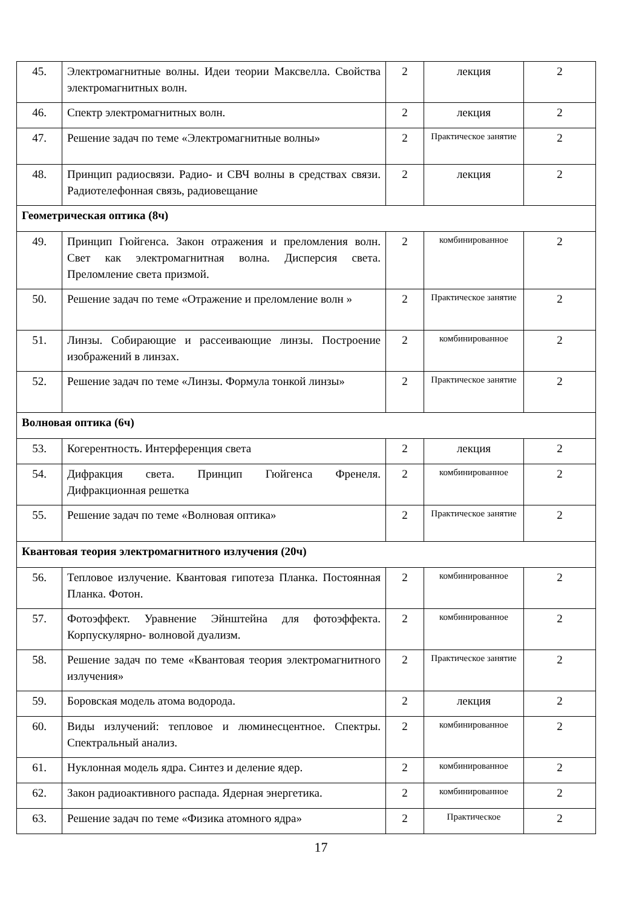| 45. | Электромагнитные волны. Идеи теории Максвелла. Свойства электромагнитных волн. | 2 | лекция | 2 |
| 46. | Спектр электромагнитных волн. | 2 | лекция | 2 |
| 47. | Решение задач по теме «Электромагнитные волны» | 2 | Практическое занятие | 2 |
| 48. | Принцип радиосвязи. Радио- и СВЧ волны в средствах связи. Радиотелефонная связь, радиовещание | 2 | лекция | 2 |
| Геометрическая оптика (8ч) | | | | |
| 49. | Принцип Гюйгенса. Закон отражения и преломления волн. Свет как электромагнитная волна. Дисперсия света. Преломление света призмой. | 2 | комбинированное | 2 |
| 50. | Решение задач по теме «Отражение и преломление волн » | 2 | Практическое занятие | 2 |
| 51. | Линзы. Собирающие и рассеивающие линзы. Построение изображений в линзах. | 2 | комбинированное | 2 |
| 52. | Решение задач по теме «Линзы. Формула тонкой линзы» | 2 | Практическое занятие | 2 |
| Волновая оптика (6ч) | | | | |
| 53. | Когерентность. Интерференция света | 2 | лекция | 2 |
| 54. | Дифракция света. Принцип Гюйгенса Френеля. Дифракционная решетка | 2 | комбинированное | 2 |
| 55. | Решение задач по теме «Волновая оптика» | 2 | Практическое занятие | 2 |
| Квантовая теория электромагнитного излучения (20ч) | | | | |
| 56. | Тепловое излучение. Квантовая гипотеза Планка. Постоянная Планка. Фотон. | 2 | комбинированное | 2 |
| 57. | Фотоэффект. Уравнение Эйнштейна для фотоэффекта. Корпускулярно- волновой дуализм. | 2 | комбинированное | 2 |
| 58. | Решение задач по теме «Квантовая теория электромагнитного излучения» | 2 | Практическое занятие | 2 |
| 59. | Боровская модель атома водорода. | 2 | лекция | 2 |
| 60. | Виды излучений: тепловое и люминесцентное. Спектры. Спектральный анализ. | 2 | комбинированное | 2 |
| 61. | Нуклонная модель ядра. Синтез и деление ядер. | 2 | комбинированное | 2 |
| 62. | Закон радиоактивного распада. Ядерная энергетика. | 2 | комбинированное | 2 |
| 63. | Решение задач по теме «Физика атомного ядра» | 2 | Практическое | 2 |
17